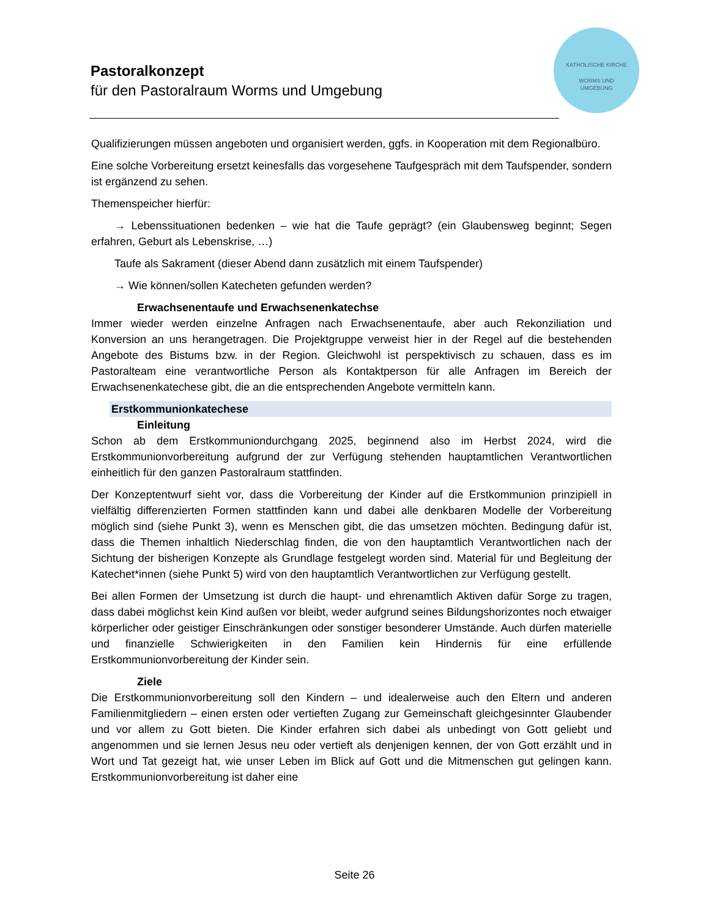Pastoralkonzept
für den Pastoralraum Worms und Umgebung
KATHOLISCHE KIRCHE
WORMS UND
UMGEBUNG
Qualifizierungen müssen angeboten und organisiert werden, ggfs. in Kooperation mit dem Regionalbüro.
Eine solche Vorbereitung ersetzt keinesfalls das vorgesehene Taufgespräch mit dem Taufspender, sondern ist ergänzend zu sehen.
Themenspeicher hierfür:
→ Lebenssituationen bedenken – wie hat die Taufe geprägt? (ein Glaubensweg beginnt; Segen erfahren, Geburt als Lebenskrise, …)
Taufe als Sakrament (dieser Abend dann zusätzlich mit einem Taufspender)
→ Wie können/sollen Katecheten gefunden werden?
Erwachsenentaufe und Erwachsenenkatechse
Immer wieder werden einzelne Anfragen nach Erwachsenentaufe, aber auch Rekonziliation und Konversion an uns herangetragen. Die Projektgruppe verweist hier in der Regel auf die bestehenden Angebote des Bistums bzw. in der Region. Gleichwohl ist perspektivisch zu schauen, dass es im Pastoralteam eine verantwortliche Person als Kontaktperson für alle Anfragen im Bereich der Erwachsenenkatechese gibt, die an die entsprechenden Angebote vermitteln kann.
Erstkommunionkatechese
Einleitung
Schon ab dem Erstkommuniondurchgang 2025, beginnend also im Herbst 2024, wird die Erstkommunionvorbereitung aufgrund der zur Verfügung stehenden hauptamtlichen Verantwortlichen einheitlich für den ganzen Pastoralraum stattfinden.
Der Konzeptentwurf sieht vor, dass die Vorbereitung der Kinder auf die Erstkommunion prinzipiell in vielfältig differenzierten Formen stattfinden kann und dabei alle denkbaren Modelle der Vorbereitung möglich sind (siehe Punkt 3), wenn es Menschen gibt, die das umsetzen möchten. Bedingung dafür ist, dass die Themen inhaltlich Niederschlag finden, die von den hauptamtlich Verantwortlichen nach der Sichtung der bisherigen Konzepte als Grundlage festgelegt worden sind. Material für und Begleitung der Katechet*innen (siehe Punkt 5) wird von den hauptamtlich Verantwortlichen zur Verfügung gestellt.
Bei allen Formen der Umsetzung ist durch die haupt- und ehrenamtlich Aktiven dafür Sorge zu tragen, dass dabei möglichst kein Kind außen vor bleibt, weder aufgrund seines Bildungshorizontes noch etwaiger körperlicher oder geistiger Einschränkungen oder sonstiger besonderer Umstände. Auch dürfen materielle und finanzielle Schwierigkeiten in den Familien kein Hindernis für eine erfüllende Erstkommunionvorbereitung der Kinder sein.
Ziele
Die Erstkommunionvorbereitung soll den Kindern – und idealerweise auch den Eltern und anderen Familienmitgliedern – einen ersten oder vertieften Zugang zur Gemeinschaft gleichgesinnter Glaubender und vor allem zu Gott bieten. Die Kinder erfahren sich dabei als unbedingt von Gott geliebt und angenommen und sie lernen Jesus neu oder vertieft als denjenigen kennen, der von Gott erzählt und in Wort und Tat gezeigt hat, wie unser Leben im Blick auf Gott und die Mitmenschen gut gelingen kann. Erstkommunionvorbereitung ist daher eine
Seite 26